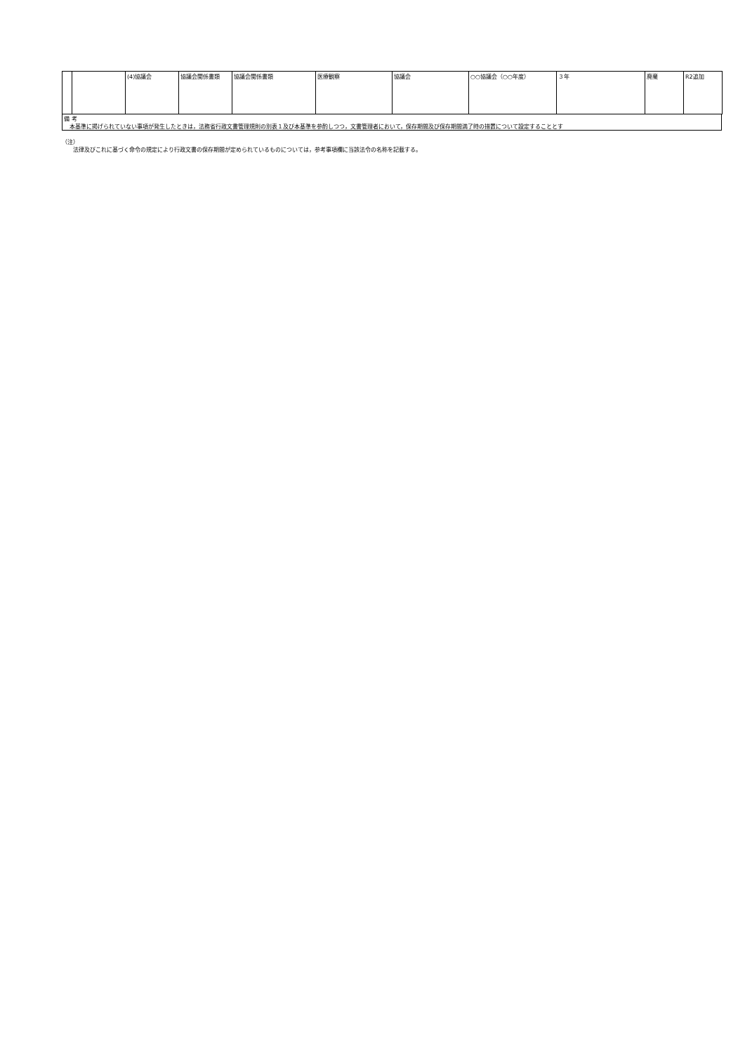| | | (4)協議会 | 協議会関係書類 | 協議会関係書類 | 医療観察 | 協議会 | ○○協議会（○○年度） | ３年 | 廃棄 | R2追加 |
備 考
　本基準に掲げられていない事項が発生したときは，法務省行政文書管理規則の別表１及び本基準を参酌しつつ，文書管理者において，保存期間及び保存期間満了時の措置について設定することとす
（注）
　　法律及びこれに基づく命令の規定により行政文書の保存期間が定められているものについては，参考事項欄に当該法令の名称を記載する。